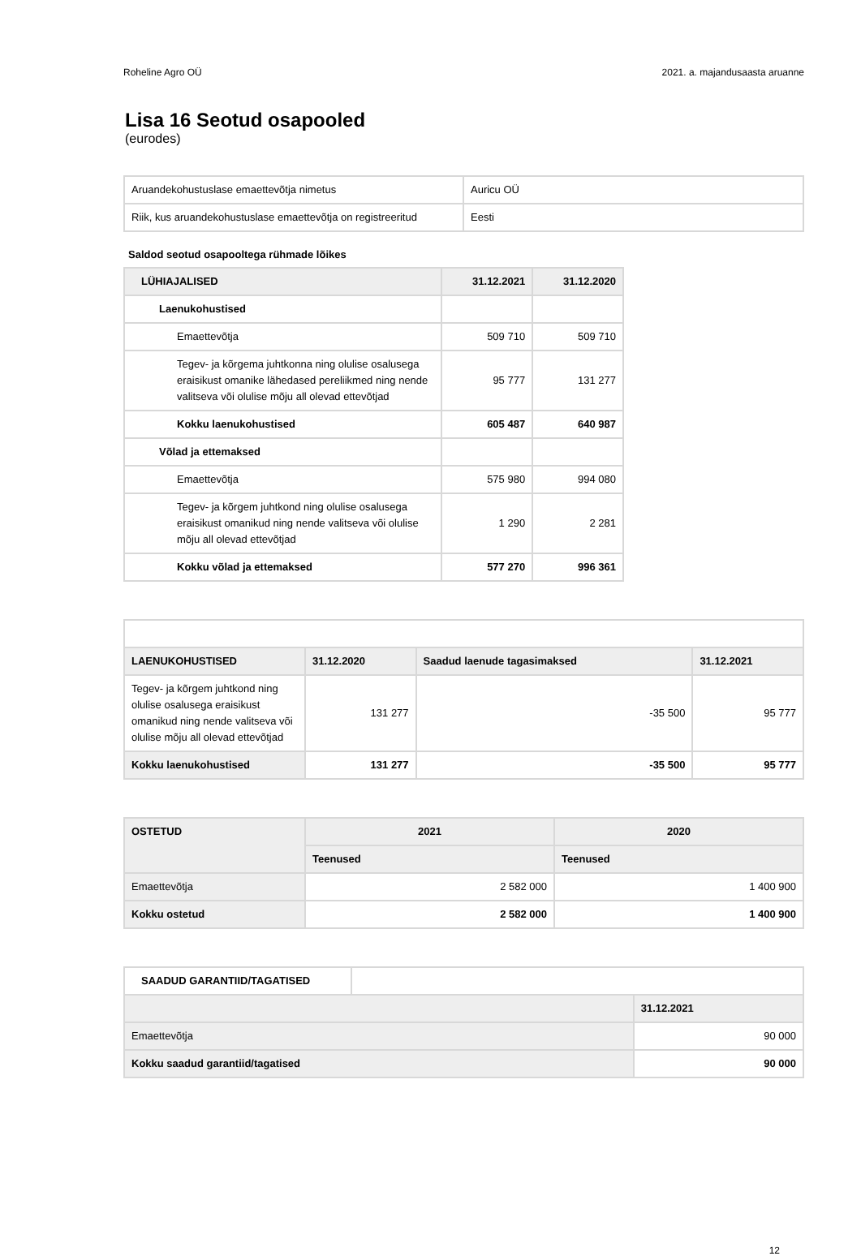Roheline Agro OÜ 2021. a. majandusaasta aruanne
Lisa 16 Seotud osapooled
(eurodes)
| Aruandekohustuslase emaettevõtja nimetus | Auricu OÜ |
| Riik, kus aruandekohustuslase emaettevõtja on registreeritud | Eesti |
Saldod seotud osapooltega rühmade lõikes
| LÜHIAJALISED | 31.12.2021 | 31.12.2020 |
| --- | --- | --- |
| Laenukohustised | | |
| Emaettevõtja | 509 710 | 509 710 |
| Tegev- ja kõrgema juhtkonna ning olulise osalusega eraisikust omanike lähedased pereliikmed ning nende valitseva või olulise mõju all olevad ettevõtjad | 95 777 | 131 277 |
| Kokku laenukohustised | 605 487 | 640 987 |
| Võlad ja ettemaksed | | |
| Emaettevõtja | 575 980 | 994 080 |
| Tegev- ja kõrgem juhtkond ning olulise osalusega eraisikust omanikud ning nende valitseva või olulise mõju all olevad ettevõtjad | 1 290 | 2 281 |
| Kokku võlad ja ettemaksed | 577 270 | 996 361 |
| LAENUKOHUSTISED | 31.12.2020 | Saadud laenude tagasimaksed | 31.12.2021 |
| --- | --- | --- | --- |
| Tegev- ja kõrgem juhtkond ning olulise osalusega eraisikust omanikud ning nende valitseva või olulise mõju all olevad ettevõtjad | 131 277 | -35 500 | 95 777 |
| Kokku laenukohustised | 131 277 | -35 500 | 95 777 |
| OSTETUD | 2021 | 2020 |
| --- | --- | --- |
| | Teenused | Teenused |
| Emaettevõtja | 2 582 000 | 1 400 900 |
| Kokku ostetud | 2 582 000 | 1 400 900 |
| SAADUD GARANTIID/TAGATISED | | |
| | | 31.12.2021 |
| Emaettevõtja | | 90 000 |
| Kokku saadud garantiid/tagatised | | 90 000 |
12